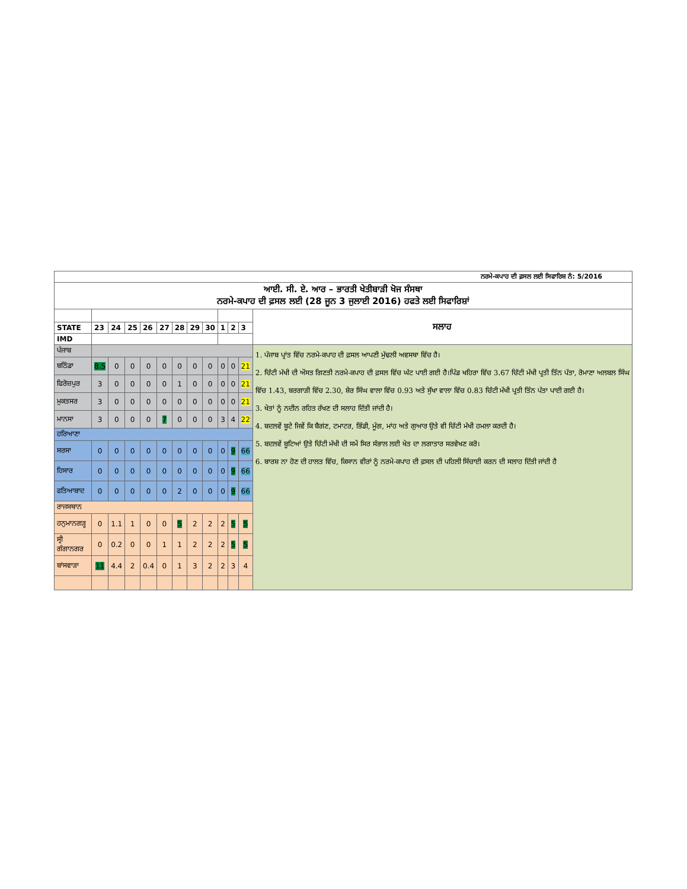| ਨਰਮੇ-ਕਪਾਹ ਦੀ ਫ਼ਸਲ ਲਈ ਸਿਫਾਰਿਸ਼ ਨੰ: 5/2016 | | | | | | | | | | | | |
| ਆਈ. ਸੀ. ਏ. ਆਰ – ਭਾਰਤੀ ਖੇਤੀਬਾੜੀ ਖੋਜ ਸੰਸਥਾ ਨਰਮੇ-ਕਪਾਹ ਦੀ ਫ਼ਸਲ ਲਈ (28 ਜੂਨ 3 ਜੁਲਾਈ 2016) ਹਫਤੇ ਲਈ ਸਿਫਾਰਿਸ਼ਾਂ | | | | | | | | | | | | |
| | | | | | | | | | | | | ਸਲਾਹ |
| STATE | 23 | 24 | 25 | 26 | 27 | 28 | 29 | 30 | 1 | 2 | 3 | |
| IMD | | | | | | | | | | | | |
| ਪੰਜਾਬ | | | | | | | | | | | | 1. ਪੰਜਾਬ ਪ੍ਰਾਂਤ ਵਿੱਚ ਨਰਮੇ-ਕਪਾਹ ਦੀ ਫ਼ਸਲ ਆਪਣੀ ਮੁੱਢਲੀ ਅਵਸਥਾ ਵਿੱਚ ਹੈ। 2. ਚਿੱਟੀ ਮੱਖੀ ਦੀ ਔਸਤ ਗਿਣਤੀ ਨਰਮੇ-ਕਪਾਹ ਦੀ ਫ਼ਸਲ ਵਿੱਚ ਘੱਟ ਪਾਈ ਗਈ ਹੈ।ਪਿੰਡ ਖਹਿਰਾ ਵਿੱਚ 3.67 ਚਿੱਟੀ ਮੱਖੀ ਪ੍ਰਤੀ ਤਿੰਨ ਪੱਤਾ, ਰੋਮਾਣਾ ਅਲਬਲ ਸਿੰਘ ਵਿੱਚ 1.43, ਬਰਗਾੜੀ ਵਿੱਚ 2.30, ਸ਼ੇਰ ਸਿੰਘ ਵਾਲਾ ਵਿੱਚ 0.93 ਅਤੇ ਸੁੱਖਾ ਵਾਲਾ ਵਿੱਚ 0.83 ਚਿੱਟੀ ਮੱਖੀ ਪ੍ਰਤੀ ਤਿੰਨ ਪੱਤਾ ਪਾਈ ਗਈ ਹੈ। 3. ਖੇਤਾਂ ਨੂੰ ਨਦੀਨ ਰਹਿਤ ਰੱਖਣ ਦੀ ਸਲਾਹ ਦਿੱਤੀ ਜਾਂਦੀ ਹੈ। 4. ਬਦਲਵੇਂ ਬੂਟੇ ਜਿਵੇਂ ਕਿ ਬੈਗਂਣ, ਟਮਾਟਰ, ਭਿੰਡੀ, ਮੂੰਗ, ਮਾਂਹ ਅਤੇ ਗੁਆਰ ਉਤੇ ਵੀ ਚਿੱਟੀ ਮੱਖੀ ਹਮਲਾ ਕਰਦੀ ਹੈ। 5. ਬਦਲਵੇਂ ਬੂਟਿਆਂ ਉਤੇ ਚਿੱਟੀ ਮੱਖੀ ਦੀ ਸਮੇਂ ਸਿਰ ਸੰਭਾਲ ਲਈ ਖੇਤ ਦਾ ਲਗਾਤਾਰ ਸਰਵੇਖਣ ਕਰੋ। 6. ਬਾਰਸ਼ ਨਾ ਹੋਣ ਦੀ ਹਾਲਤ ਵਿੱਚ, ਕਿਸਾਨ ਵੀਰਾਂ ਨੂੰ ਨਰਮੇ-ਕਪਾਹ ਦੀ ਫ਼ਸਲ ਦੀ ਪਹਿਲੀ ਸਿੰਚਾਈ ਕਰਨ ਦੀ ਸਲਾਹ ਦਿੱਤੀ ਜਾਂਦੀ ਹੈ |
| ਬਠਿੰਡਾ | 8.5 | 0 | 0 | 0 | 0 | 0 | 0 | 0 | 0 | 0 | 21 | |
| ਫਿਰੋਜ਼ਪੁਰ | 3 | 0 | 0 | 0 | 0 | 1 | 0 | 0 | 0 | 0 | 21 | |
| ਮੁਕਤਸਰ | 3 | 0 | 0 | 0 | 0 | 0 | 0 | 0 | 0 | 0 | 21 | |
| ਮਾਨਸਾ | 3 | 0 | 0 | 0 | 7 | 0 | 0 | 0 | 3 | 4 | 22 | |
| ਹਰਿਆਣਾ | | | | | | | | | | | | |
| ਸਰਸਾ | 0 | 0 | 0 | 0 | 0 | 0 | 0 | 0 | 0 | 9 | 66 | |
| ਹਿਸਾਰ | 0 | 0 | 0 | 0 | 0 | 0 | 0 | 0 | 0 | 9 | 66 | |
| ਫਤਿਆਬਾਦ | 0 | 0 | 0 | 0 | 0 | 2 | 0 | 0 | 0 | 9 | 66 | |
| ਰਾਜਸਥਾਨ | | | | | | | | | | | | |
| ਹਨੁਮਾਨਗੜ੍ਹ | 0 | 1.1 | 1 | 0 | 0 | 5 | 2 | 2 | 2 | 5 | 5 | |
| ਸ੍ਰੀ ਗੰਗਾਨਗਰ | 0 | 0.2 | 0 | 0 | 1 | 1 | 2 | 2 | 2 | 5 | 5 | |
| ਬਾਂਸਵਾੜਾ | 11 | 4.4 | 2 | 0.4 | 0 | 1 | 3 | 2 | 2 | 3 | 4 | |